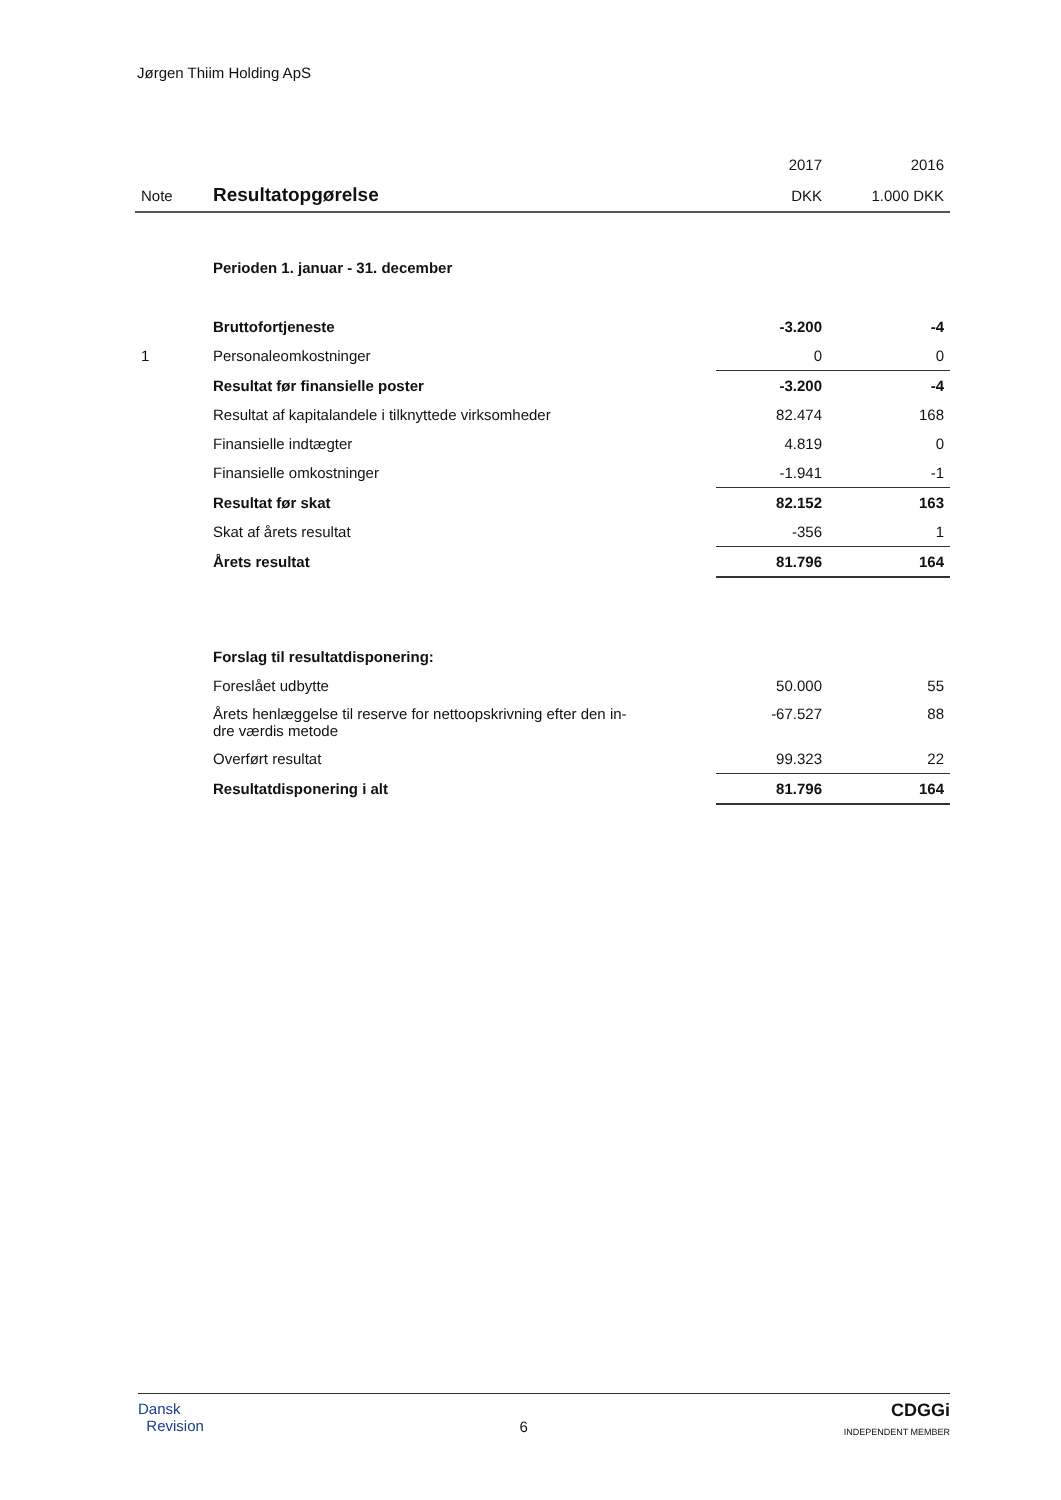Jørgen Thiim Holding ApS
| | | 2017 | 2016 |
| Note | Resultatopgørelse | DKK | 1.000 DKK |
| | Perioden 1. januar - 31. december | | |
| | Bruttofortjeneste | -3.200 | -4 |
| 1 | Personaleomkostninger | 0 | 0 |
| | Resultat før finansielle poster | -3.200 | -4 |
| | Resultat af kapitalandele i tilknyttede virksomheder | 82.474 | 168 |
| | Finansielle indtægter | 4.819 | 0 |
| | Finansielle omkostninger | -1.941 | -1 |
| | Resultat før skat | 82.152 | 163 |
| | Skat af årets resultat | -356 | 1 |
| | Årets resultat | 81.796 | 164 |
| | Forslag til resultatdisponering: | | |
| | Foreslået udbytte | 50.000 | 55 |
| | Årets henlæggelse til reserve for nettoopskrivning efter den in- dre værdis metode | -67.527 | 88 |
| | Overført resultat | 99.323 | 22 |
| | Resultatdisponering i alt | 81.796 | 164 |
Dansk
Revision
6
CDGGi
INDEPENDENT MEMBER